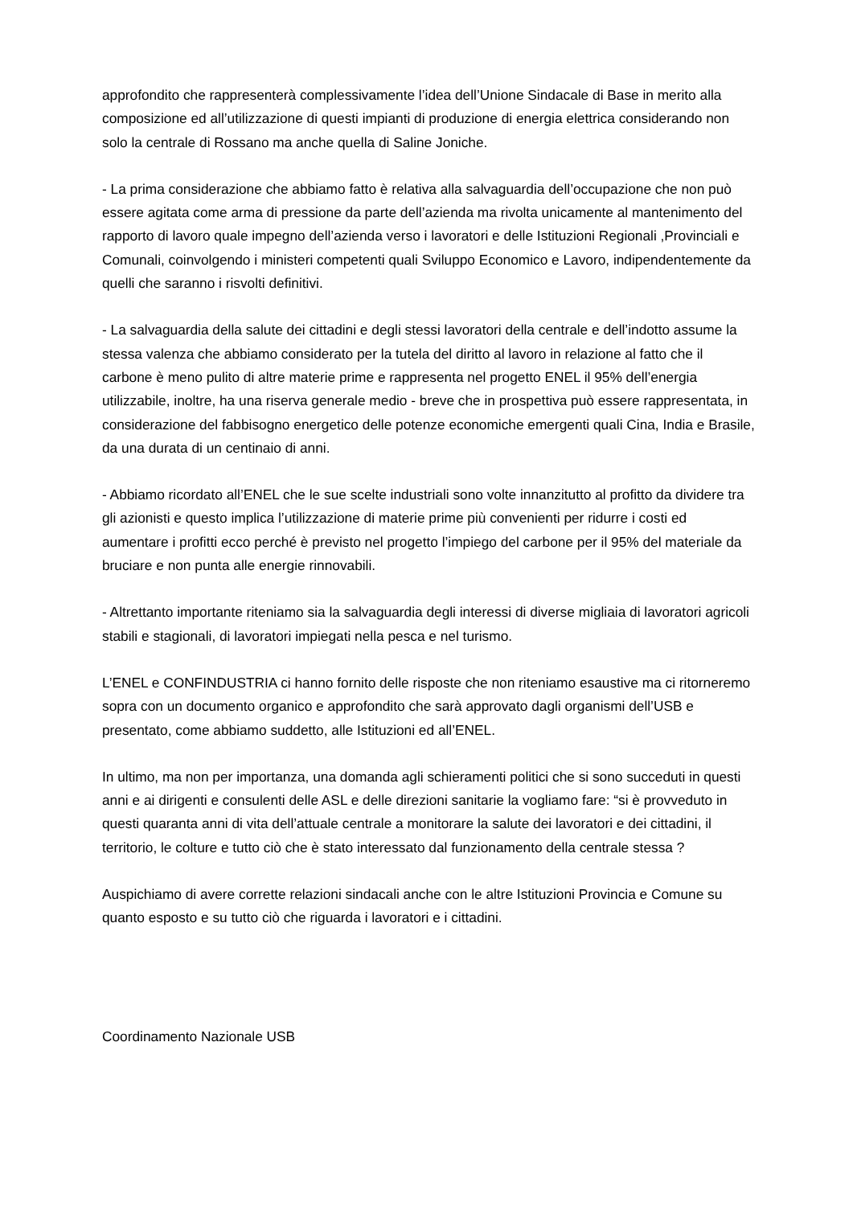approfondito che rappresenterà complessivamente l’idea dell’Unione Sindacale di Base in merito alla composizione ed all’utilizzazione di questi impianti di produzione di energia elettrica considerando non solo la centrale di Rossano ma anche quella di Saline Joniche.
- La prima considerazione che abbiamo fatto è relativa alla salvaguardia dell’occupazione che non può essere agitata come arma di pressione da parte dell’azienda ma rivolta unicamente al mantenimento del rapporto di lavoro quale impegno dell’azienda verso i lavoratori e delle Istituzioni Regionali ,Provinciali e Comunali, coinvolgendo i ministeri competenti quali Sviluppo Economico e Lavoro, indipendentemente da quelli che saranno i risvolti definitivi.
- La salvaguardia della salute dei cittadini e degli stessi lavoratori della centrale e dell’indotto assume la stessa valenza che abbiamo considerato per la tutela del diritto al lavoro in relazione al fatto che il carbone è meno pulito di altre materie prime e rappresenta nel progetto ENEL il 95% dell’energia utilizzabile, inoltre, ha una riserva generale medio - breve che in prospettiva può essere rappresentata, in considerazione del fabbisogno energetico delle potenze economiche emergenti quali Cina, India e Brasile, da una durata di un centinaio di anni.
- Abbiamo ricordato all’ENEL che le sue scelte industriali sono volte innanzitutto al profitto da dividere tra gli azionisti e questo implica l’utilizzazione di materie prime più convenienti per ridurre i costi ed aumentare i profitti ecco perché è previsto nel progetto l’impiego del carbone per il 95% del materiale da bruciare e non punta alle energie rinnovabili.
- Altrettanto importante riteniamo sia la salvaguardia degli interessi di diverse migliaia di lavoratori agricoli stabili e stagionali, di lavoratori impiegati nella pesca e nel turismo.
L’ENEL e CONFINDUSTRIA ci hanno fornito delle risposte che non riteniamo esaustive ma ci ritorneremo sopra con un documento organico e approfondito che sarà approvato dagli organismi dell’USB e presentato, come abbiamo suddetto, alle Istituzioni ed all’ENEL.
In ultimo, ma non per importanza, una domanda agli schieramenti politici che si sono succeduti in questi anni e ai dirigenti e consulenti delle ASL e delle direzioni sanitarie la vogliamo fare: “si è provveduto in questi quaranta anni di vita dell’attuale centrale a monitorare la salute dei lavoratori e dei cittadini, il territorio, le colture e tutto ciò che è stato interessato dal funzionamento della centrale stessa ?
Auspichiamo di avere corrette relazioni sindacali anche con le altre Istituzioni Provincia e Comune su quanto esposto e su tutto ciò che riguarda i lavoratori e i cittadini.
Coordinamento Nazionale USB